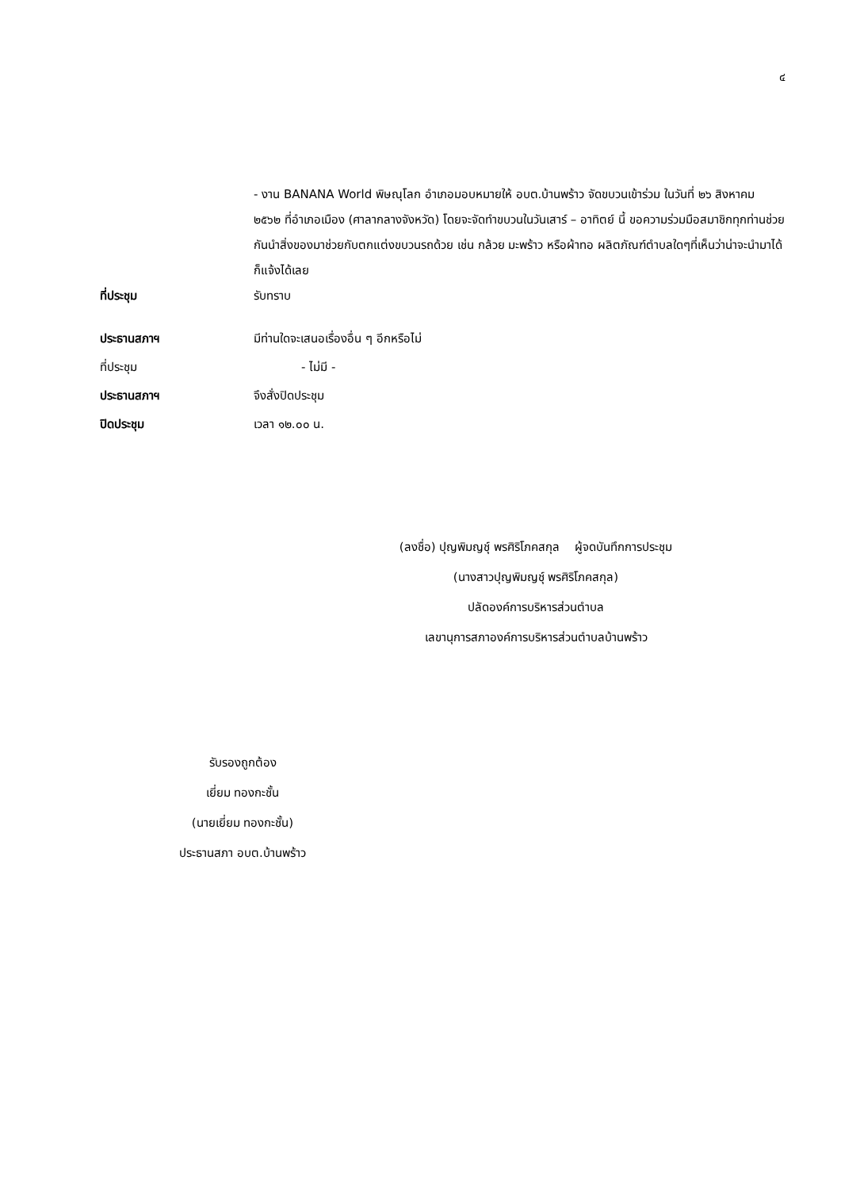๔
- งาน BANANA World พิษณุโลก อำเภอมอบหมายให้ อบต.บ้านพร้าว จัดขบวนเข้าร่วม ในวันที่ ๒๖ สิงหาคม ๒๕๖๒ ที่อำเภอเมือง (ศาลากลางจังหวัด) โดยจะจัดทำขบวนในวันเสาร์ – อาทิตย์ นี้ ขอความร่วมมือสมาชิกทุกท่านช่วยกันนำสิ่งของมาช่วยกับตกแต่งขบวนรถด้วย เช่น กล้วย มะพร้าว หรือผ้าทอ ผลิตภัณฑ์ตำบลใดๆที่เห็นว่าน่าจะนำมาได้ก็แจ้งได้เลย
ที่ประชุม รับทราบ
ประธานสภาฯ มีท่านใดจะเสนอเรื่องอื่น ๆ อีกหรือไม่
ที่ประชุม - ไม่มี -
ประธานสภาฯ จึงสั่งปิดประชุม
ปิดประชุม เวลา ๑๒.๐๐ น.
(ลงชื่อ) ปุญพิมญชุ์ พรศิริโภคสกุล ผู้จดบันทึกการประชุม
(นางสาวปุญพิมญชุ์ พรศิริโภคสกุล)
ปลัดองค์การบริหารส่วนตำบล
เลขานุการสภาองค์การบริหารส่วนตำบลบ้านพร้าว
รับรองถูกต้อง
เยี่ยม ทองกะชั้น
(นายเยี่ยม ทองกะชั้น)
ประธานสภา อบต.บ้านพร้าว